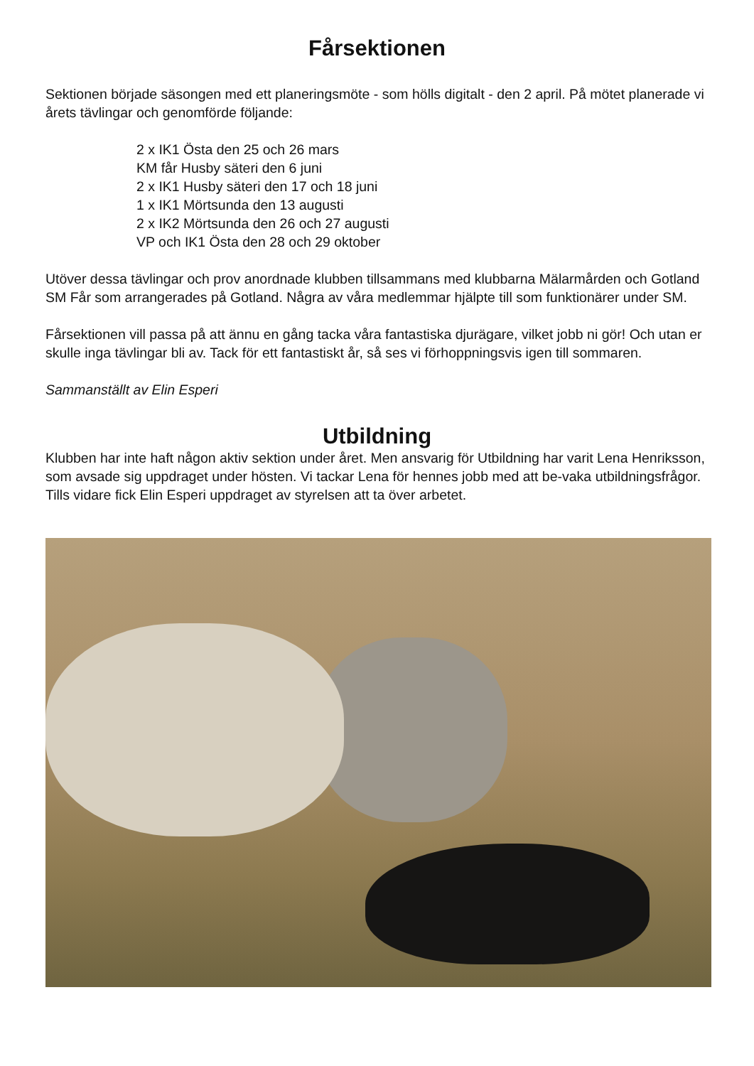Fårsektionen
Sektionen började säsongen med ett planeringsmöte - som hölls digitalt - den 2 april. På mötet planerade vi årets tävlingar och genomförde följande:
2 x IK1 Östa den 25 och 26 mars
KM får Husby säteri den 6 juni
2 x IK1 Husby säteri den 17 och 18 juni
1 x IK1 Mörtsunda den 13 augusti
2 x IK2 Mörtsunda den 26 och 27 augusti
VP och IK1 Östa den 28 och 29 oktober
Utöver dessa tävlingar och prov anordnade klubben tillsammans med klubbarna Mälarmården och Gotland SM Får som arrangerades på Gotland. Några av våra medlemmar hjälpte till som funktionärer under SM.
Fårsektionen vill passa på att ännu en gång tacka våra fantastiska djurägare, vilket jobb ni gör! Och utan er skulle inga tävlingar bli av. Tack för ett fantastiskt år, så ses vi förhoppningsvis igen till sommaren.
Sammanställt av Elin Esperi
Utbildning
Klubben har inte haft någon aktiv sektion under året. Men ansvarig för Utbildning har varit Lena Henriksson, som avsade sig uppdraget under hösten. Vi tackar Lena för hennes jobb med att be-vaka utbildningsfrågor. Tills vidare fick Elin Esperi uppdraget av styrelsen att ta över arbetet.